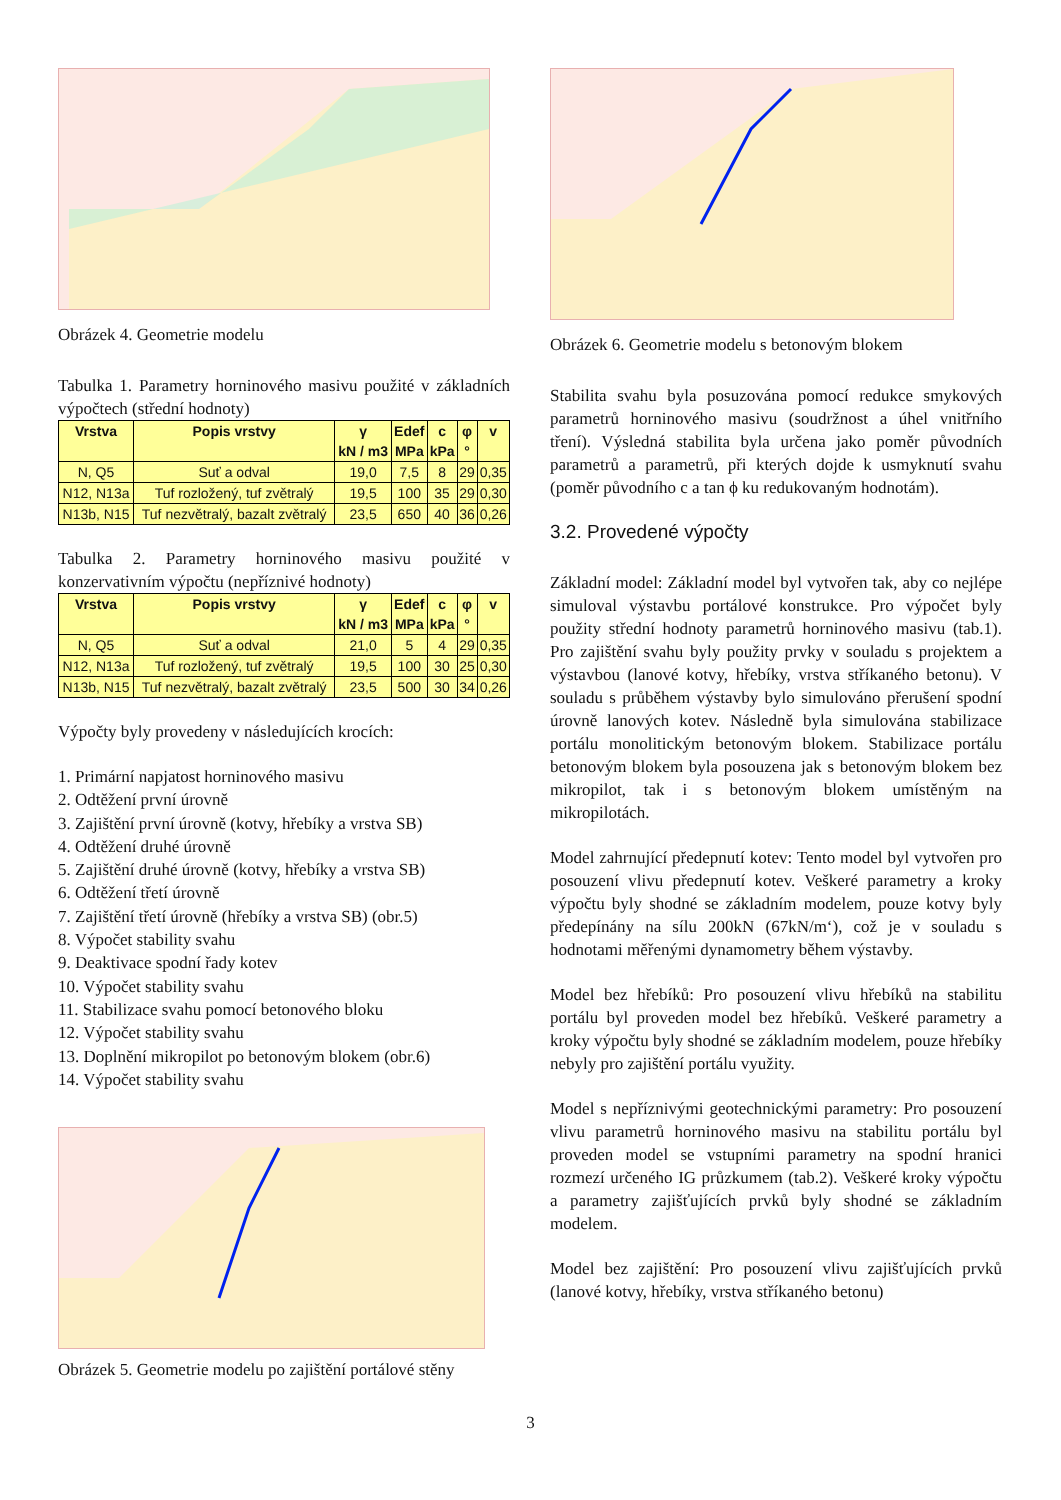Obrázek 4. Geometrie modelu
Tabulka 1. Parametry horninového masivu použité v základních výpočtech (střední hodnoty)
| Vrstva | Popis vrstvy | γ | Edef | c | φ | v |
| --- | --- | --- | --- | --- | --- | --- |
| | | kN / m3 | MPa | kPa | ° | |
| N, Q5 | Suť a odval | 19,0 | 7,5 | 8 | 29 | 0,35 |
| N12, N13a | Tuf rozložený, tuf zvětralý | 19,5 | 100 | 35 | 29 | 0,30 |
| N13b, N15 | Tuf nezvětralý, bazalt zvětralý | 23,5 | 650 | 40 | 36 | 0,26 |
Tabulka 2. Parametry horninového masivu použité v konzervativním výpočtu (nepříznivé hodnoty)
| Vrstva | Popis vrstvy | γ | Edef | c | φ | v |
| --- | --- | --- | --- | --- | --- | --- |
| | | kN / m3 | MPa | kPa | ° | |
| N, Q5 | Suť a odval | 21,0 | 5 | 4 | 29 | 0,35 |
| N12, N13a | Tuf rozložený, tuf zvětralý | 19,5 | 100 | 30 | 25 | 0,30 |
| N13b, N15 | Tuf nezvětralý, bazalt zvětralý | 23,5 | 500 | 30 | 34 | 0,26 |
Výpočty byly provedeny v následujících krocích:
1. Primární napjatost horninového masivu
2. Odtěžení první úrovně
3. Zajištění první úrovně (kotvy, hřebíky a vrstva SB)
4. Odtěžení druhé úrovně
5. Zajištění druhé úrovně (kotvy, hřebíky a vrstva SB)
6. Odtěžení třetí úrovně
7. Zajištění třetí úrovně (hřebíky a vrstva SB) (obr.5)
8. Výpočet stability svahu
9. Deaktivace spodní řady kotev
10. Výpočet stability svahu
11. Stabilizace svahu pomocí betonového bloku
12. Výpočet stability svahu
13. Doplnění mikropilot po betonovým blokem (obr.6)
14. Výpočet stability svahu
Obrázek 5. Geometrie modelu po zajištění portálové stěny
Obrázek 6. Geometrie modelu s betonovým blokem
Stabilita svahu byla posuzována pomocí redukce smykových parametrů horninového masivu (soudržnost a úhel vnitřního tření). Výsledná stabilita byla určena jako poměr původních parametrů a parametrů, při kterých dojde k usmyknutí svahu (poměr původního c a tan ϕ ku redukovaným hodnotám).
3.2. Provedené výpočty
Základní model: Základní model byl vytvořen tak, aby co nejlépe simuloval výstavbu portálové konstrukce. Pro výpočet byly použity střední hodnoty parametrů horninového masivu (tab.1). Pro zajištění svahu byly použity prvky v souladu s projektem a výstavbou (lanové kotvy, hřebíky, vrstva stříkaného betonu). V souladu s průběhem výstavby bylo simulováno přerušení spodní úrovně lanových kotev. Následně byla simulována stabilizace portálu monolitickým betonovým blokem. Stabilizace portálu betonovým blokem byla posouzena jak s betonovým blokem bez mikropilot, tak i s betonovým blokem umístěným na mikropilotách.
Model zahrnující předepnutí kotev: Tento model byl vytvořen pro posouzení vlivu předepnutí kotev. Veškeré parametry a kroky výpočtu byly shodné se základním modelem, pouze kotvy byly předepínány na sílu 200kN (67kN/m‘), což je v souladu s hodnotami měřenými dynamometry během výstavby.
Model bez hřebíků: Pro posouzení vlivu hřebíků na stabilitu portálu byl proveden model bez hřebíků. Veškeré parametry a kroky výpočtu byly shodné se základním modelem, pouze hřebíky nebyly pro zajištění portálu využity.
Model s nepříznivými geotechnickými parametry: Pro posouzení vlivu parametrů horninového masivu na stabilitu portálu byl proveden model se vstupními parametry na spodní hranici rozmezí určeného IG průzkumem (tab.2). Veškeré kroky výpočtu a parametry zajišťujících prvků byly shodné se základním modelem.
Model bez zajištění: Pro posouzení vlivu zajišťujících prvků (lanové kotvy, hřebíky, vrstva stříkaného betonu)
3